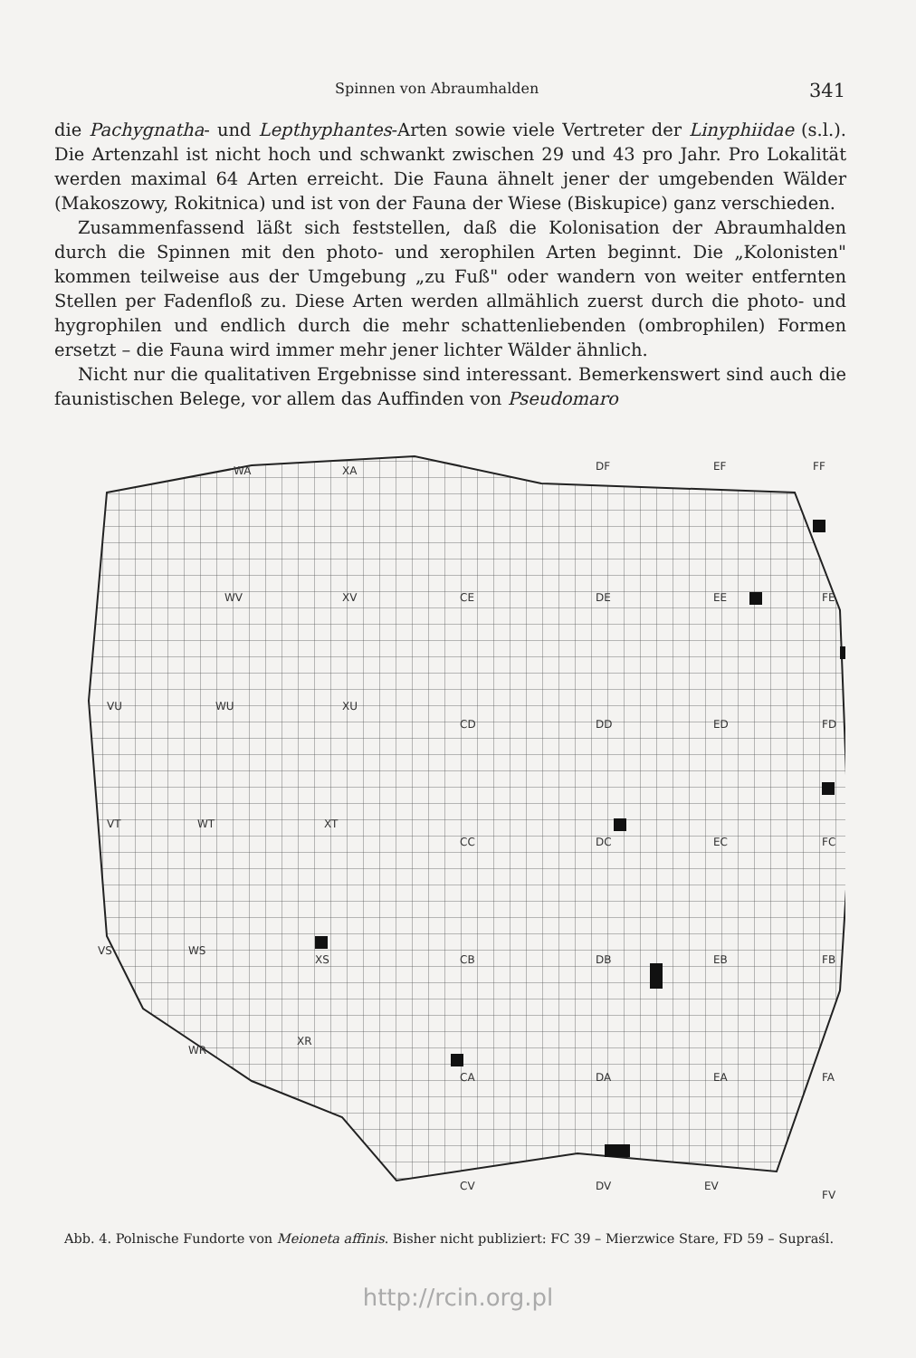Spinnen von Abraumhalden 341
die Pachygnatha- und Lepthyphantes-Arten sowie viele Vertreter der Linyphiidae (s.l.). Die Artenzahl ist nicht hoch und schwankt zwischen 29 und 43 pro Jahr. Pro Lokalität werden maximal 64 Arten erreicht. Die Fauna ähnelt jener der umgebenden Wälder (Makoszowy, Rokitnica) und ist von der Fauna der Wiese (Biskupice) ganz verschieden.
Zusammenfassend läßt sich feststellen, daß die Kolonisation der Abraumhalden durch die Spinnen mit den photo- und xerophilen Arten beginnt. Die „Kolonisten" kommen teilweise aus der Umgebung „zu Fuß" oder wandern von weiter entfernten Stellen per Fadenfloß zu. Diese Arten werden allmählich zuerst durch die photo- und hygrophilen und endlich durch die mehr schattenliebenden (ombrophilen) Formen ersetzt – die Fauna wird immer mehr jener lichter Wälder ähnlich.
Nicht nur die qualitativen Ergebnisse sind interessant. Bemerkenswert sind auch die faunistischen Belege, vor allem das Auffinden von Pseudomaro
WA
XA
DF
EF
FF
WV
XV
CE
DE
EE
FE
VU
WU
XU
CD
DD
ED
FD
VT
WT
XT
CC
DC
EC
FC
VS
WS
XS
CB
DB
EB
FB
WR
XR
CA
DA
EA
FA
CV
DV
EV
FV
Abb. 4. Polnische Fundorte von Meioneta affinis. Bisher nicht publiziert: FC 39 – Mierzwice Stare, FD 59 – Supraśl.
http://rcin.org.pl